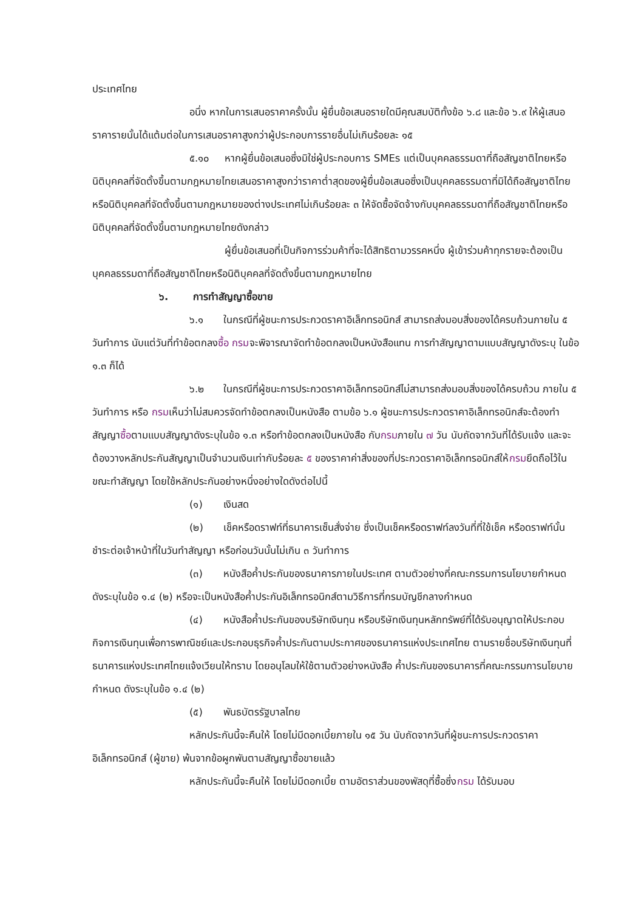ประเทศไทย
อนึ่ง หากในการเสนอราคาครั้งนั้น ผู้ยื่นข้อเสนอรายใดมีคุณสมบัติทั้งข้อ ๖.๘ และข้อ ๖.๙ ให้ผู้เสนอราคารายนั้นได้แต้มต่อในการเสนอราคาสูงกว่าผู้ประกอบการรายอื่นไม่เกินร้อยละ ๑๕
๕.๑๐ หากผู้ยื่นข้อเสนอซึ่งมิใช่ผู้ประกอบการ SMEs แต่เป็นบุคคลธรรมดาที่ถือสัญชาติไทยหรือนิติบุคคลที่จัดตั้งขึ้นตามกฎหมายไทยเสนอราคาสูงกว่าราคาต่ำสุดของผู้ยื่นข้อเสนอซึ่งเป็นบุคคลธรรมดาที่มิได้ถือสัญชาติไทยหรือนิติบุคคลที่จัดตั้งขึ้นตามกฎหมายของต่างประเทศไม่เกินร้อยละ ๓ ให้จัดซื้อจัดจ้างกับบุคคลธรรมดาที่ถือสัญชาติไทยหรือนิติบุคคลที่จัดตั้งขึ้นตามกฎหมายไทยดังกล่าว
ผู้ยื่นข้อเสนอที่เป็นกิจการร่วมค้าที่จะได้สิทธิตามวรรคหนึ่ง ผู้เข้าร่วมค้าทุกรายจะต้องเป็นบุคคลธรรมดาที่ถือสัญชาติไทยหรือนิติบุคคลที่จัดตั้งขึ้นตามกฎหมายไทย
๖. การทำสัญญาซื้อขาย
๖.๑ ในกรณีที่ผู้ชนะการประกวดราคาอิเล็กทรอนิกส์ สามารถส่งมอบสิ่งของได้ครบถ้วนภายใน ๕ วันทำการ นับแต่วันที่ทำข้อตกลงซื้อ กรมจะพิจารณาจัดทำข้อตกลงเป็นหนังสือแทน การทำสัญญาตามแบบสัญญาดังระบุ ในข้อ ๑.๓ ก็ได้
๖.๒ ในกรณีที่ผู้ชนะการประกวดราคาอิเล็กทรอนิกส์ไม่สามารถส่งมอบสิ่งของได้ครบถ้วน ภายใน ๕ วันทำการ หรือ กรมเห็นว่าไม่สมควรจัดทำข้อตกลงเป็นหนังสือ ตามข้อ ๖.๑ ผู้ชนะการประกวดราคาอิเล็กทรอนิกส์จะต้องทำสัญญาซื้อตามแบบสัญญาดังระบุในข้อ ๑.๓ หรือทำข้อตกลงเป็นหนังสือ กับกรมภายใน ๗ วัน นับถัดจากวันที่ได้รับแจ้ง และจะต้องวางหลักประกันสัญญาเป็นจำนวนเงินเท่ากับร้อยละ ๕ ของราคาค่าสิ่งของที่ประกวดราคาอิเล็กทรอนิกส์ให้กรมยึดถือไว้ในขณะทำสัญญา โดยใช้หลักประกันอย่างหนึ่งอย่างใดดังต่อไปนี้
(๑) เงินสด
(๒) เช็คหรือดราฟท์ที่ธนาคารเซ็นสั่งจ่าย ซึ่งเป็นเช็คหรือดราฟท์ลงวันที่ที่ใช้เช็ค หรือดราฟท์นั้นชำระต่อเจ้าหน้าที่ในวันทำสัญญา หรือก่อนวันนั้นไม่เกิน ๓ วันทำการ
(๓) หนังสือค้ำประกันของธนาคารภายในประเทศ ตามตัวอย่างที่คณะกรรมการนโยบายกำหนด ดังระบุในข้อ ๑.๔ (๒) หรือจะเป็นหนังสือค้ำประกันอิเล็กทรอนิกส์ตามวิธีการที่กรมบัญชีกลางกำหนด
(๔) หนังสือค้ำประกันของบริษัทเงินทุน หรือบริษัทเงินทุนหลักทรัพย์ที่ได้รับอนุญาตให้ประกอบกิจการเงินทุนเพื่อการพาณิชย์และประกอบธุรกิจค้ำประกันตามประกาศของธนาคารแห่งประเทศไทย ตามรายชื่อบริษัทเงินทุนที่ธนาคารแห่งประเทศไทยแจ้งเวียนให้ทราบ โดยอนุโลมให้ใช้ตามตัวอย่างหนังสือ ค้ำประกันของธนาคารที่คณะกรรมการนโยบายกำหนด ดังระบุในข้อ ๑.๔ (๒)
(๕) พันธบัตรรัฐบาลไทย
หลักประกันนี้จะคืนให้ โดยไม่มีดอกเบี้ยภายใน ๑๕ วัน นับถัดจากวันที่ผู้ชนะการประกวดราคาอิเล็กทรอนิกส์ (ผู้ขาย) พ้นจากข้อผูกพันตามสัญญาซื้อขายแล้ว
หลักประกันนี้จะคืนให้ โดยไม่มีดอกเบี้ย ตามอัตราส่วนของพัสดุที่ซื้อซึ่งกรม ได้รับมอบ